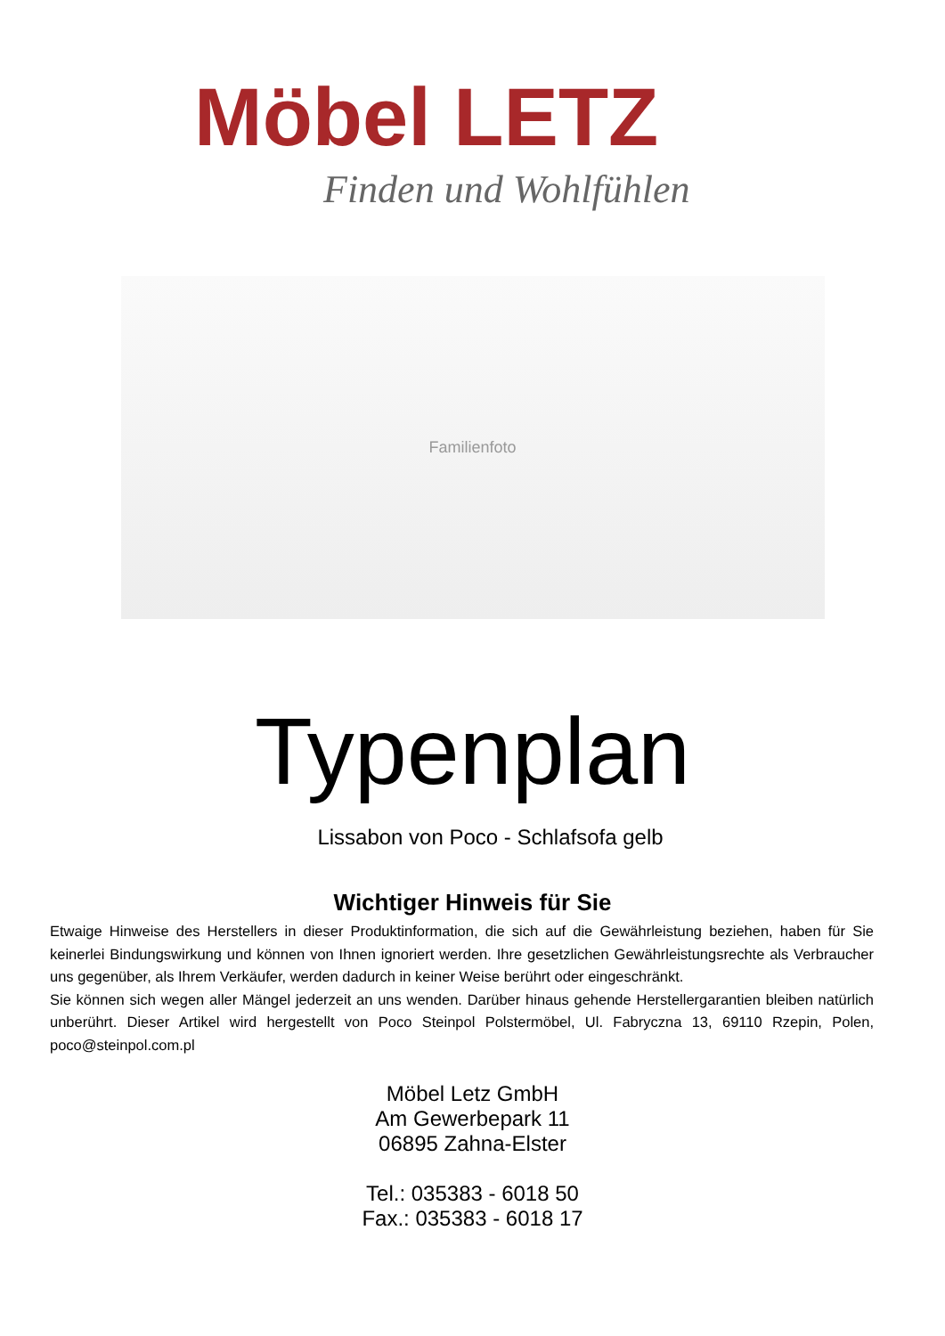Möbel LETZ
Finden und Wohlfühlen
Familienfoto
Typenplan
Lissabon von Poco - Schlafsofa gelb
Wichtiger Hinweis für Sie
Etwaige Hinweise des Herstellers in dieser Produktinformation, die sich auf die Gewährleistung beziehen, haben für Sie keinerlei Bindungswirkung und können von Ihnen ignoriert werden. Ihre gesetzlichen Gewährleistungsrechte als Verbraucher uns gegenüber, als Ihrem Verkäufer, werden dadurch in keiner Weise berührt oder eingeschränkt.
Sie können sich wegen aller Mängel jederzeit an uns wenden. Darüber hinaus gehende Herstellergarantien bleiben natürlich unberührt. Dieser Artikel wird hergestellt von Poco Steinpol Polstermöbel, Ul. Fabryczna 13, 69110 Rzepin, Polen, poco@steinpol.com.pl
Möbel Letz GmbH
Am Gewerbepark 11
06895 Zahna-Elster
Tel.: 035383 - 6018 50
Fax.: 035383 - 6018 17